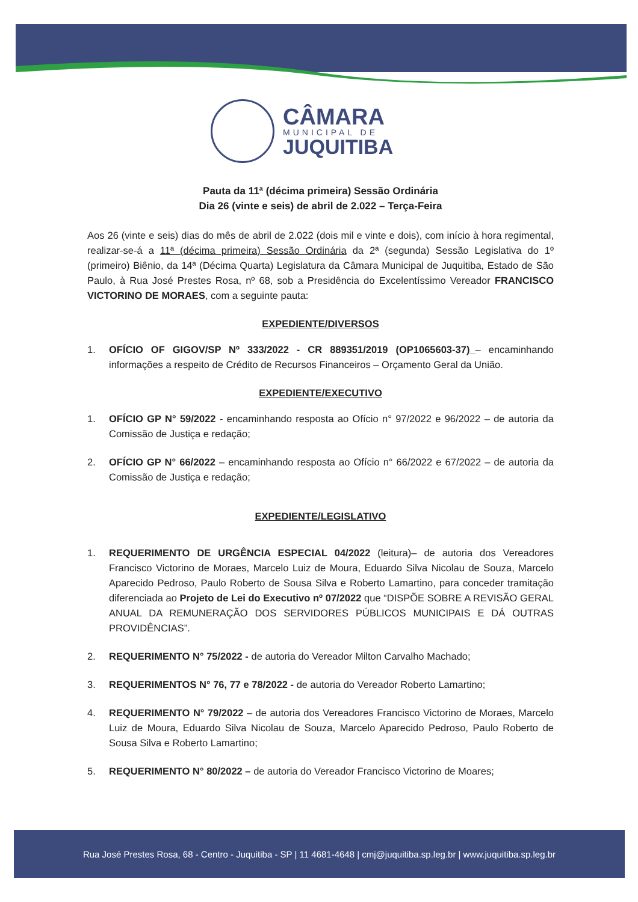CÂMARA
MUNICIPAL DE
JUQUITIBA
Pauta da 11ª (décima primeira) Sessão Ordinária
Dia 26 (vinte e seis) de abril de 2.022 – Terça-Feira
Aos 26 (vinte e seis) dias do mês de abril de 2.022 (dois mil e vinte e dois), com início à hora regimental, realizar-se-á a 11ª (décima primeira) Sessão Ordinária da 2ª (segunda) Sessão Legislativa do 1º (primeiro) Biênio, da 14ª (Décima Quarta) Legislatura da Câmara Municipal de Juquitiba, Estado de São Paulo, à Rua José Prestes Rosa, nº 68, sob a Presidência do Excelentíssimo Vereador FRANCISCO VICTORINO DE MORAES, com a seguinte pauta:
EXPEDIENTE/DIVERSOS
1. OFÍCIO OF GIGOV/SP Nº 333/2022 - CR 889351/2019 (OP1065603-37)_– encaminhando informações a respeito de Crédito de Recursos Financeiros – Orçamento Geral da União.
EXPEDIENTE/EXECUTIVO
1. OFÍCIO GP N° 59/2022 - encaminhando resposta ao Ofício n° 97/2022 e 96/2022 – de autoria da Comissão de Justiça e redação;
2. OFÍCIO GP N° 66/2022 – encaminhando resposta ao Ofício n° 66/2022 e 67/2022 – de autoria da Comissão de Justiça e redação;
EXPEDIENTE/LEGISLATIVO
1. REQUERIMENTO DE URGÊNCIA ESPECIAL 04/2022 (leitura)– de autoria dos Vereadores Francisco Victorino de Moraes, Marcelo Luiz de Moura, Eduardo Silva Nicolau de Souza, Marcelo Aparecido Pedroso, Paulo Roberto de Sousa Silva e Roberto Lamartino, para conceder tramitação diferenciada ao Projeto de Lei do Executivo nº 07/2022 que “DISPÕE SOBRE A REVISÃO GERAL ANUAL DA REMUNERAÇÃO DOS SERVIDORES PÚBLICOS MUNICIPAIS E DÁ OUTRAS PROVIDÊNCIAS”.
2. REQUERIMENTO N° 75/2022 - de autoria do Vereador Milton Carvalho Machado;
3. REQUERIMENTOS N° 76, 77 e 78/2022 - de autoria do Vereador Roberto Lamartino;
4. REQUERIMENTO N° 79/2022 – de autoria dos Vereadores Francisco Victorino de Moraes, Marcelo Luiz de Moura, Eduardo Silva Nicolau de Souza, Marcelo Aparecido Pedroso, Paulo Roberto de Sousa Silva e Roberto Lamartino;
5. REQUERIMENTO N° 80/2022 – de autoria do Vereador Francisco Victorino de Moares;
Rua José Prestes Rosa, 68 - Centro - Juquitiba - SP | 11 4681-4648 | cmj@juquitiba.sp.leg.br | www.juquitiba.sp.leg.br